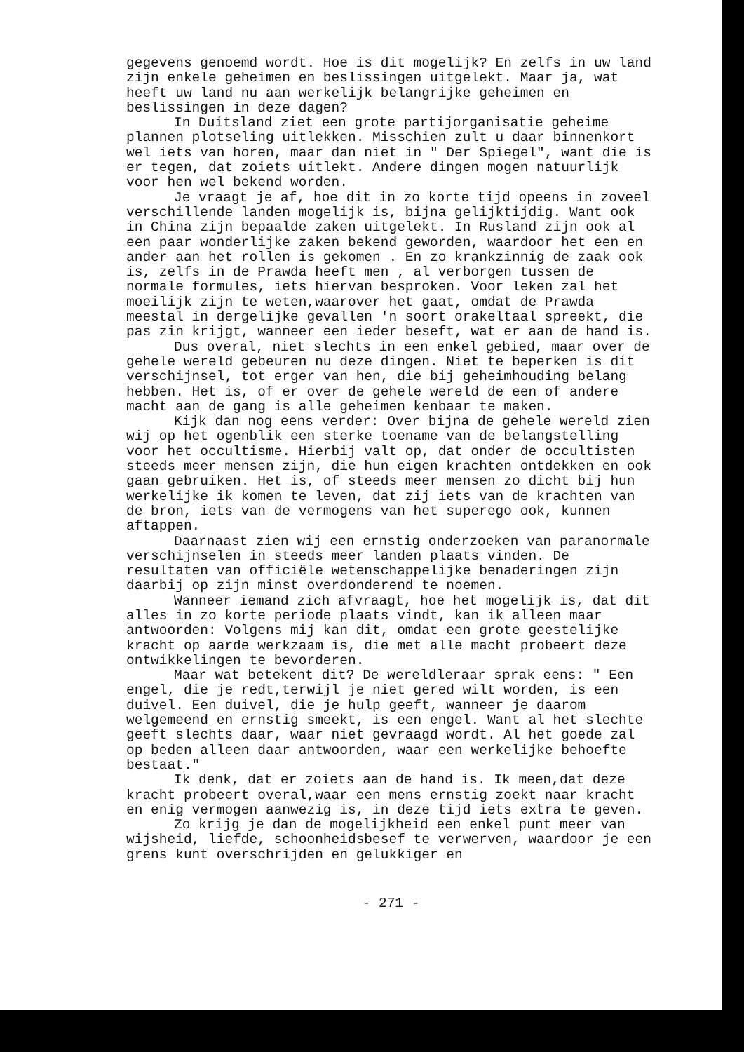gegevens genoemd wordt. Hoe is dit mogelijk? En zelfs in uw land zijn enkele geheimen en beslissingen uitgelekt. Maar ja, wat heeft uw land nu aan werkelijk belangrijke geheimen en beslissingen in deze dagen?
In Duitsland ziet een grote partijorganisatie geheime plannen plotseling uitlekken. Misschien zult u daar binnenkort wel iets van horen, maar dan niet in " Der Spiegel", want die is er tegen, dat zoiets uitlekt. Andere dingen mogen natuurlijk voor hen wel bekend worden.
Je vraagt je af, hoe dit in zo korte tijd opeens in zoveel verschillende landen mogelijk is, bijna gelijktijdig. Want ook in China zijn bepaalde zaken uitgelekt. In Rusland zijn ook al een paar wonderlijke zaken bekend geworden, waardoor het een en ander aan het rollen is gekomen . En zo krankzinnig de zaak ook is, zelfs in de Prawda heeft men , al verborgen tussen de normale formules, iets hiervan besproken. Voor leken zal het moeilijk zijn te weten,waarover het gaat, omdat de Prawda meestal in dergelijke gevallen 'n soort orakeltaal spreekt, die pas zin krijgt, wanneer een ieder beseft, wat er aan de hand is.
Dus overal, niet slechts in een enkel gebied, maar over de gehele wereld gebeuren nu deze dingen. Niet te beperken is dit verschijnsel, tot erger van hen, die bij geheimhouding belang hebben. Het is, of er over de gehele wereld de een of andere macht aan de gang is alle geheimen kenbaar te maken.
Kijk dan nog eens verder: Over bijna de gehele wereld zien wij op het ogenblik een sterke toename van de belangstelling voor het occultisme. Hierbij valt op, dat onder de occultisten steeds meer mensen zijn, die hun eigen krachten ontdekken en ook gaan gebruiken. Het is, of steeds meer mensen zo dicht bij hun werkelijke ik komen te leven, dat zij iets van de krachten van de bron, iets van de vermogens van het superego ook, kunnen aftappen.
Daarnaast zien wij een ernstig onderzoeken van paranormale verschijnselen in steeds meer landen plaats vinden. De resultaten van officiële wetenschappelijke benaderingen zijn daarbij op zijn minst overdonderend te noemen.
Wanneer iemand zich afvraagt, hoe het mogelijk is, dat dit alles in zo korte periode plaats vindt, kan ik alleen maar antwoorden: Volgens mij kan dit, omdat een grote geestelijke kracht op aarde werkzaam is, die met alle macht probeert deze ontwikkelingen te bevorderen.
Maar wat betekent dit? De wereldleraar sprak eens: " Een engel, die je redt,terwijl je niet gered wilt worden, is een duivel. Een duivel, die je hulp geeft, wanneer je daarom welgemeend en ernstig smeekt, is een engel. Want al het slechte geeft slechts daar, waar niet gevraagd wordt. Al het goede zal op beden alleen daar antwoorden, waar een werkelijke behoefte bestaat."
Ik denk, dat er zoiets aan de hand is. Ik meen,dat deze kracht probeert overal,waar een mens ernstig zoekt naar kracht en enig vermogen aanwezig is, in deze tijd iets extra te geven.
Zo krijg je dan de mogelijkheid een enkel punt meer van wijsheid, liefde, schoonheidsbesef te verwerven, waardoor je een grens kunt overschrijden en gelukkiger en
- 271 -